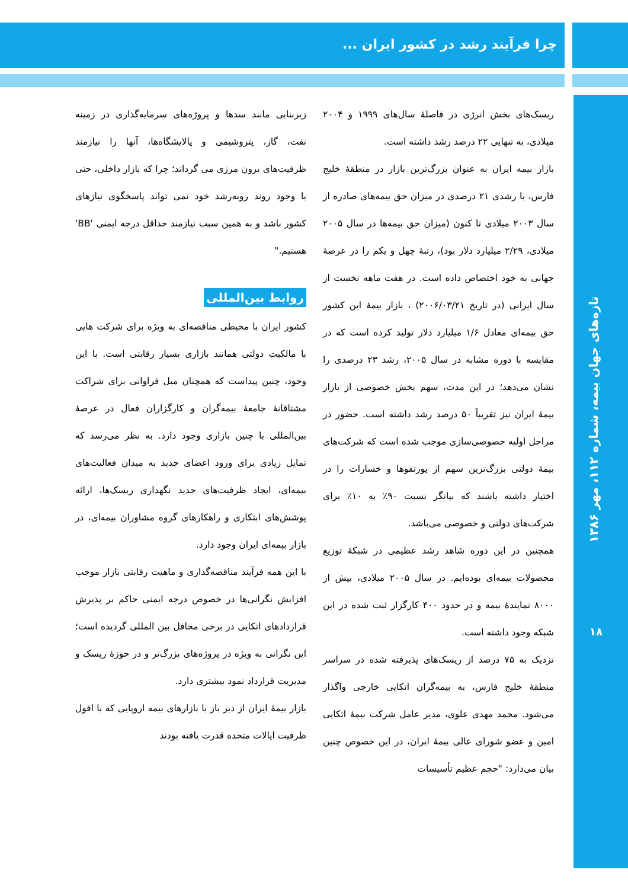چرا فرآیند رشد در کشور ایران ...
تازه‌های جهان بیمه، شماره ۱۱۲، مهر ۱۳۸۶
۱۸
ریسک‌های بخش انرژی در فاصلهٔ سال‌های ۱۹۹۹ و ۲۰۰۴ میلادی، به تنهایی ۲۲ درصد رشد داشته است.
بازار بیمه ایران به عنوان بزرگ‌ترین بازار در منطقهٔ خلیج فارس، با رشدی ۲۱ درصدی در میزان حق بیمه‌های صادره از سال ۲۰۰۳ میلادی تا کنون (میزان حق بیمه‌ها در سال ۲۰۰۵ میلادی، ۲/۲۹ میلیارد دلار بود)، رتبهٔ چهل و یکم را در عرصهٔ جهانی به خود اختصاص داده است. در هفت ماهه نخست از سال ایرانی (در تاریخ ۲۰۰۶/۰۳/۲۱) ، بازار بیمهٔ این کشور حق بیمه‌ای معادل ۱/۶ میلیارد دلار تولید کرده است که در مقایسه با دوره مشابه در سال ۲۰۰۵، رشد ۲۳ درصدی را نشان می‌دهد؛ در این مدت، سهم بخش خصوصی از بازار بیمهٔ ایران نیز تقریباً ۵۰ درصد رشد داشته است. حضور در مراحل اولیه خصوصی‌سازی موجب شده است که شرکت‌های بیمهٔ دولتی بزرگ‌ترین سهم از پورتفوها و خسارات را در اختیار داشته باشند که بیانگر نسبت ۹۰٪ به ۱۰٪ برای شرکت‌های دولتی و خصوصی می‌باشد.
همچنین در این دوره شاهد رشد عظیمی در شبکهٔ توزیع محصولات بیمه‌ای بوده‌ایم. در سال ۲۰۰۵ میلادی، بیش از ۸۰۰۰ نمایندهٔ بیمه و در حدود ۴۰۰ کارگزار ثبت شده در این شبکه وجود داشته است.
نزدیک به ۷۵ درصد از ریسک‌های پذیرفته شده در سراسر منطقهٔ خلیج فارس، به بیمه‌گران اتکایی خارجی واگذار می‌شود. محمد مهدی علوی، مدیر عامل شرکت بیمهٔ اتکایی امین و عضو شورای عالی بیمهٔ ایران، در این خصوص چنین بیان می‌دارد: "حجم عظیم تأسیسات
زیربنایی مانند سدها و پروژه‌های سرمایه‌گذاری در زمینه نفت، گاز، پتروشیمی و پالایشگاه‌ها، آنها را نیازمند ظرفیت‌های برون مرزی می گرداند؛ چرا که بازار داخلی، حتی با وجود روند روبه‌رشد خود نمی تواند پاسخگوی نیازهای کشور باشد و به همین سبب نیازمند حداقل درجه ایمنی 'BB' هستیم."
روابط بین‌المللی
کشور ایران با محیطی مناقصه‌ای به ویژه برای شرکت هایی با مالکیت دولتی همانند بازاری بسیار رقابتی است. با این وجود، چنین پیداست که همچنان میل فراوانی برای شراکت مشتاقانهٔ جامعهٔ بیمه‌گران و کارگزاران فعال در عرصهٔ بین‌المللی با چنین بازاری وجود دارد. به نظر می‌رسد که تمایل زیادی برای ورود اعضای جدید به میدان فعالیت‌های بیمه‌ای، ایجاد ظرفیت‌های جدید نگهداری ریسک‌ها، ارائه پوشش‌های ابتکاری و راهکارهای گروه مشاوران بیمه‌ای، در بازار بیمه‌ای ایران وجود دارد.
با این همه فرآیند مناقصه‌گذاری و ماهیت رقابتی بازار موجب افزایش نگرانی‌ها در خصوص درجه ایمنی حاکم بر پذیرش قراردادهای اتکایی در برخی محافل بین المللی گردیده است؛ این نگرانی به ویژه در پروژه‌های بزرگ‌تر و در حوزهٔ ریسک و مدیریت قرارداد نمود بیشتری دارد.
بازار بیمهٔ ایران از دیر باز با بازارهای بیمه اروپایی که با افول ظرفیت ایالات متحده قدرت یافته بودند